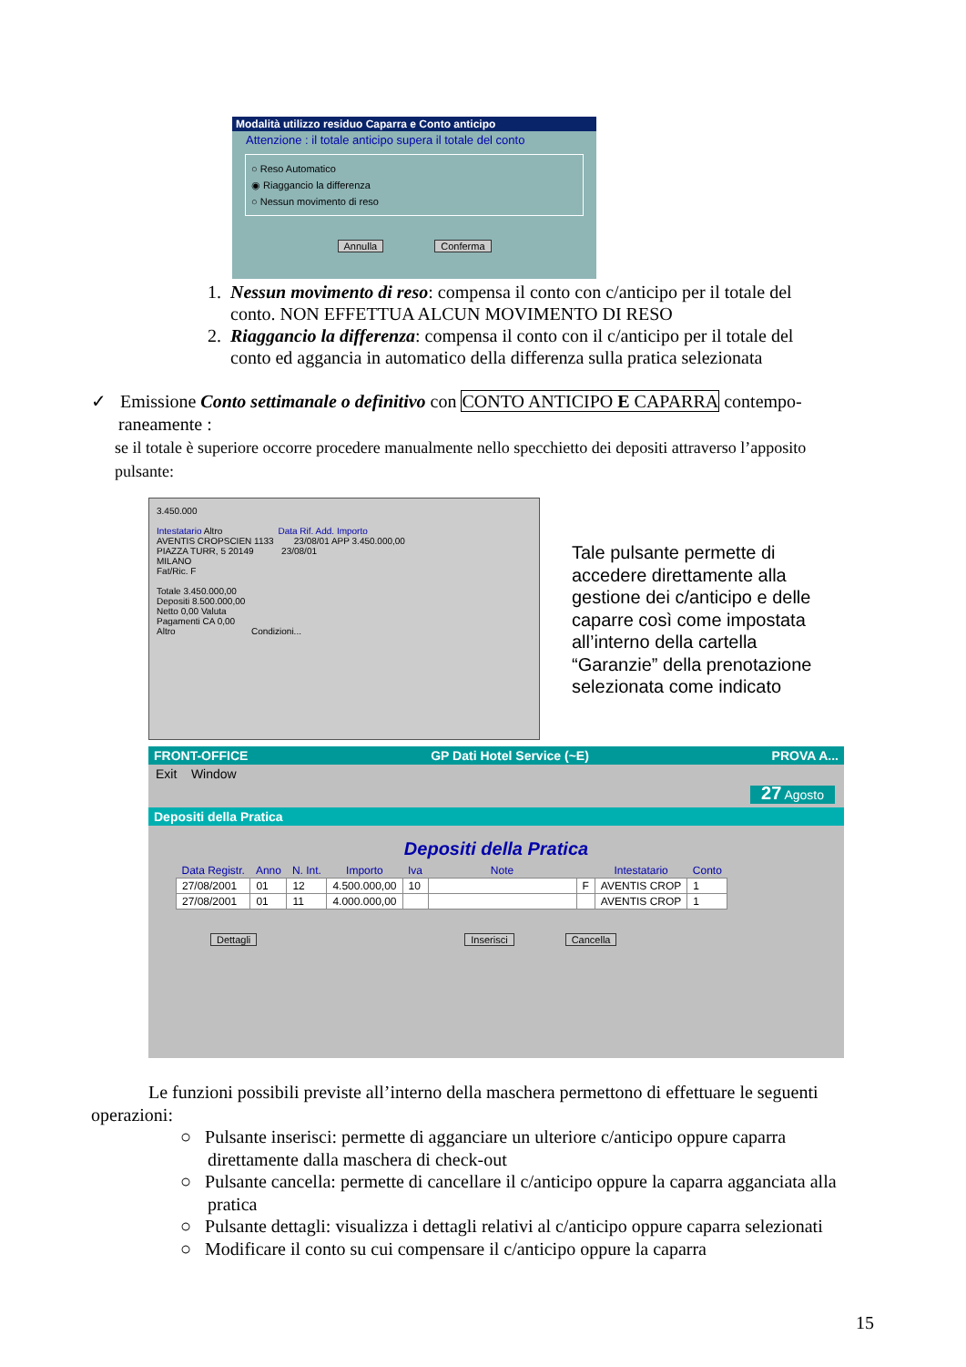Modalità utilizzo residuo Caparra e Conto anticipo
Attenzione : il totale anticipo supera il totale del conto
○ Reso Automatico
◉ Riaggancio la differenza
○ Nessun movimento di reso
Annulla Conferma
1. Nessun movimento di reso: compensa il conto con c/anticipo per il totale del
conto. NON EFFETTUA ALCUN MOVIMENTO DI RESO
2. Riaggancio la differenza: compensa il conto con il c/anticipo per il totale del
conto ed aggancia in automatico della differenza sulla pratica selezionata
✓ Emissione Conto settimanale o definitivo con CONTO ANTICIPO E CAPARRA contempo-
raneamente :
se il totale è superiore occorre procedere manualmente nello specchietto dei depositi attraverso l’apposito
pulsante:
3.450.000
Intestatario Altro Data Rif. Add. Importo
AVENTIS CROPSCIEN 1133 23/08/01 APP 3.450.000,00
PIAZZA TURR, 5 20149 23/08/01
MILANO
Fat/Ric. F
Totale 3.450.000,00
Depositi 8.500.000,00
Netto 0,00 Valuta
Pagamenti CA 0,00
Altro Condizioni...
Tale pulsante permette di accedere direttamente alla gestione dei c/anticipo e delle caparre così come impostata all’interno della cartella “Garanzie” della prenotazione selezionata come indicato
FRONT-OFFICE GP Dati Hotel Service (~E) PROVA A...
Exit Window
27 Agosto
Depositi della Pratica
Depositi della Pratica
| Data Registr. | Anno | N. Int. | Importo | Iva | Note | | Intestatario | Conto |
| --- | --- | --- | --- | --- | --- | --- | --- | --- |
| 27/08/2001 | 01 | 12 | 4.500.000,00 | 10 | | F | AVENTIS CROP | 1 |
| 27/08/2001 | 01 | 11 | 4.000.000,00 | | | | AVENTIS CROP | 1 |
Dettagli Inserisci Cancella
Le funzioni possibili previste all’interno della maschera permettono di effettuare le seguenti operazioni:
○ Pulsante inserisci: permette di agganciare un ulteriore c/anticipo oppure caparra direttamente dalla maschera di check-out
○ Pulsante cancella: permette di cancellare il c/anticipo oppure la caparra agganciata alla pratica
○ Pulsante dettagli: visualizza i dettagli relativi al c/anticipo oppure caparra selezionati
○ Modificare il conto su cui compensare il c/anticipo oppure la caparra
15